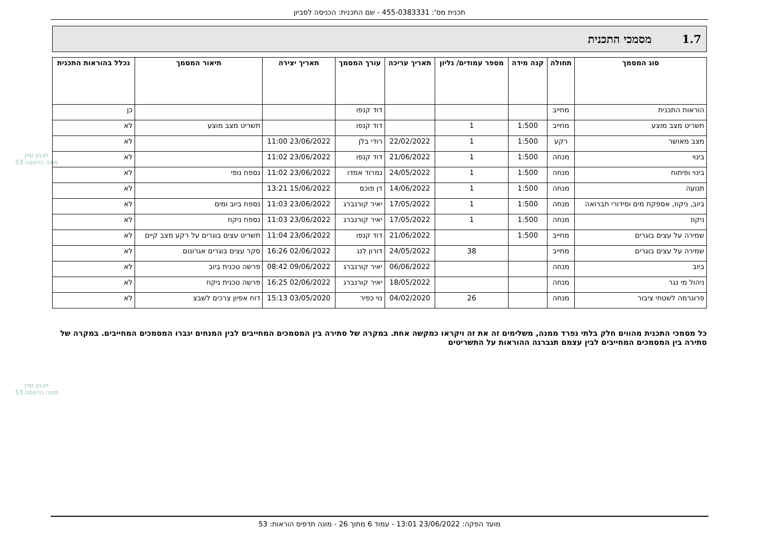תכנית מס': 455-0383331 - שם התכנית: הכניסה לסביון
1.7 מסמכי התכנית
| סוג המסמך | תחולה | קנה מידה | מספר עמודים/ גליון | תאריך עריכה | עורך המסמך | תאריך יצירה | תיאור המסמך | נכלל בהוראות התכנית |
| --- | --- | --- | --- | --- | --- | --- | --- | --- |
| הוראות התכנית | מחייב | | | | דוד קנפו | | | כן |
| תשריט מצב מוצע | מחייב | 1:500 | 1 | | דוד קנפו | | תשריט מצב מוצע | לא |
| מצב מאושר | רקע | 1:500 | 1 | 22/02/2022 | רודי בלן | 23/06/2022 11:00 | | לא |
| בינוי | מנחה | 1:500 | 1 | 21/06/2022 | דוד קנפו | 23/06/2022 11:02 | | לא |
| בינוי ופיתוח | מנחה | 1:500 | 1 | 24/05/2022 | נמרוד אמדו | 23/06/2022 11:02 | נספח נופי | לא |
| תנועה | מנחה | 1:500 | 1 | 14/06/2022 | דן פוכס | 15/06/2022 13:21 | | לא |
| ביוב, ניקוז, אספקת מים וסידורי תברואה | מנחה | 1:500 | 1 | 17/05/2022 | יאיר קורנברג | 23/06/2022 11:03 | נספח ביוב ומים | לא |
| ניקוז | מנחה | 1:500 | 1 | 17/05/2022 | יאיר קורנברג | 23/06/2022 11:03 | נספח ניקוז | לא |
| שמירה על עצים בוגרים | מחייב | 1:500 | | 21/06/2022 | דוד קנפו | 23/06/2022 11:04 | תשריט עצים בוגרים על רקע מצב קיים | לא |
| שמירה על עצים בוגרים | מחייב | | 38 | 24/05/2022 | דורון לנג | 02/06/2022 16:26 | סקר עצים בוגרים אגרונום | לא |
| ביוב | מנחה | | | 06/06/2022 | יאיר קורנברג | 09/06/2022 08:42 | פרשה טכנית ביוב | לא |
| ניהול מי נגר | מנחה | | | 18/05/2022 | יאיר קורנברג | 02/06/2022 16:25 | פרשה טכנית ניקוז | לא |
| פרוגרמה לשטחי ציבור | מנחה | | 26 | 04/02/2020 | נוי כפיר | 03/05/2020 15:13 | דוח אפיון צרכים לשבצ | לא |
כל מסמכי התכנית מהווים חלק בלתי נפרד ממנה, משלימים זה את זה ויקראו כמקשה אחת. במקרה של סתירה בין המסמכים המחייבים לבין המנחים יגברו המסמכים המחייבים. במקרה של סתירה בין המסמכים המחייבים לבין עצמם תגברנה ההוראות על התשריטים
תכנון זמין
מונה הדפסה 53
תכנון זמין
מונה הדפסה 53
מועד הפקה: 23/06/2022 13:01 - עמוד 6 מתוך 26 - מונה תדפיס הוראות: 53